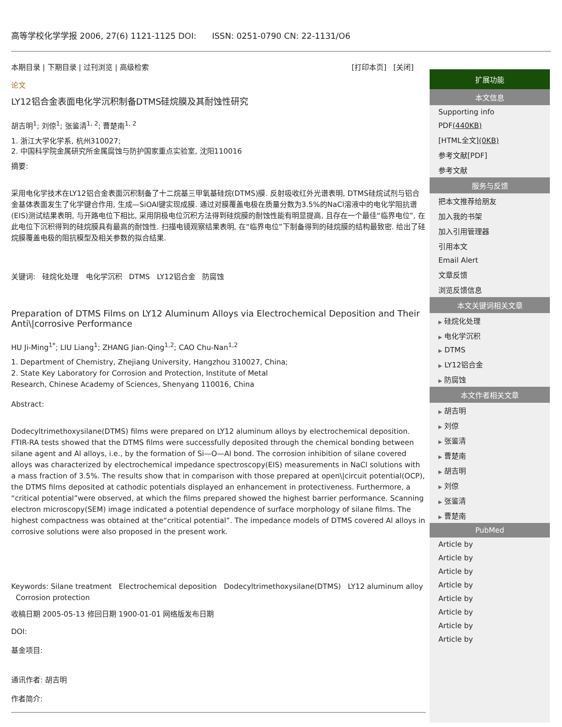高等学校化学学报 2006, 27(6) 1121-1125 DOI: ISSN: 0251-0790 CN: 22-1131/O6
本期目录 | 下期目录 | 过刊浏览 | 高级检索 [打印本页] [关闭]
论文
LY12铝合金表面电化学沉积制备DTMS硅烷膜及其耐蚀性研究
胡吉明<sup>1</sup>; 刘倞<sup>1</sup>; 张鉴清<sup>1, 2</sup>; 曹楚南<sup>1, 2</sup>
1. 浙江大学化学系, 杭州310027;
2. 中国科学院金属研究所金属腐蚀与防护国家重点实验室, 沈阳110016
摘要:
采用电化学技术在LY12铝合金表面沉积制备了十二烷基三甲氧基硅烷(DTMS)膜. 反射吸收红外光谱表明, DTMS硅烷试剂与铝合金基体表面发生了化学键合作用, 生成—SiOAl键实现成膜. 通过对膜覆盖电极在质量分数为3.5%的NaCl溶液中的电化学阻抗谱(EIS)测试结果表明, 与开路电位下相比, 采用阴极电位沉积方法得到硅烷膜的耐蚀性能有明显提高, 且存在一个最佳“临界电位”, 在此电位下沉积得到的硅烷膜具有最高的耐蚀性. 扫描电镜观察结果表明, 在“临界电位”下制备得到的硅烷膜的结构最致密. 给出了硅烷膜覆盖电极的阻抗模型及相关参数的拟合结果.
关键词: 硅烷化处理 电化学沉积 DTMS LY12铝合金 防腐蚀
Preparation of DTMS Films on LY12 Aluminum Alloys via Electrochemical Deposition and Their Anti\|corrosive Performance
HU Ji-Ming<sup>1*</sup>; LIU Liang<sup>1</sup>; ZHANG Jian-Qing<sup>1,2</sup>; CAO Chu-Nan<sup>1,2</sup>
1. Department of Chemistry, Zhejiang University, Hangzhou 310027, China;
2. State Key Laboratory for Corrosion and Protection, Institute of Metal
Research, Chinese Academy of Sciences, Shenyang 110016, China
Abstract:
Dodecyltrimethoxysilane(DTMS) films were prepared on LY12 aluminum alloys by electrochemical deposition. FTIR-RA tests showed that the DTMS films were successfully deposited through the chemical bonding between silane agent and Al alloys, i.e., by the formation of Si—O—Al bond. The corrosion inhibition of silane covered alloys was characterized by electrochemical impedance spectroscopy(EIS) measurements in NaCl solutions with a mass fraction of 3.5%. The results show that in comparison with those prepared at open\|circuit potential(OCP), the DTMS films deposited at cathodic potentials displayed an enhancement in protectiveness. Furthermore, a “critical potential”were observed, at which the films prepared showed the highest barrier performance. Scanning electron microscopy(SEM) image indicated a potential dependence of surface morphology of silane films. The highest compactness was obtained at the“critical potential”. The impedance models of DTMS covered Al alloys in corrosive solutions were also proposed in the present work.
Keywords: Silane treatment Electrochemical deposition Dodecyltrimethoxysilane(DTMS) LY12 aluminum alloy Corrosion protection
收稿日期 2005-05-13 修回日期 1900-01-01 网络版发布日期
DOI:
基金项目:
通讯作者: 胡吉明
作者简介:
扩展功能
本文信息
Supporting info
PDF(440KB)
[HTML全文](0KB)
参考文献[PDF]
参考文献
服务与反馈
把本文推荐给朋友
加入我的书架
加入引用管理器
引用本文
Email Alert
文章反馈
浏览反馈信息
本文关键词相关文章
▶ 硅烷化处理
▶ 电化学沉积
▶ DTMS
▶ LY12铝合金
▶ 防腐蚀
本文作者相关文章
▶ 胡吉明
▶ 刘倞
▶ 张鉴清
▶ 曹楚南
▶ 胡吉明
▶ 刘倞
▶ 张鉴清
▶ 曹楚南
PubMed
Article by
Article by
Article by
Article by
Article by
Article by
Article by
Article by